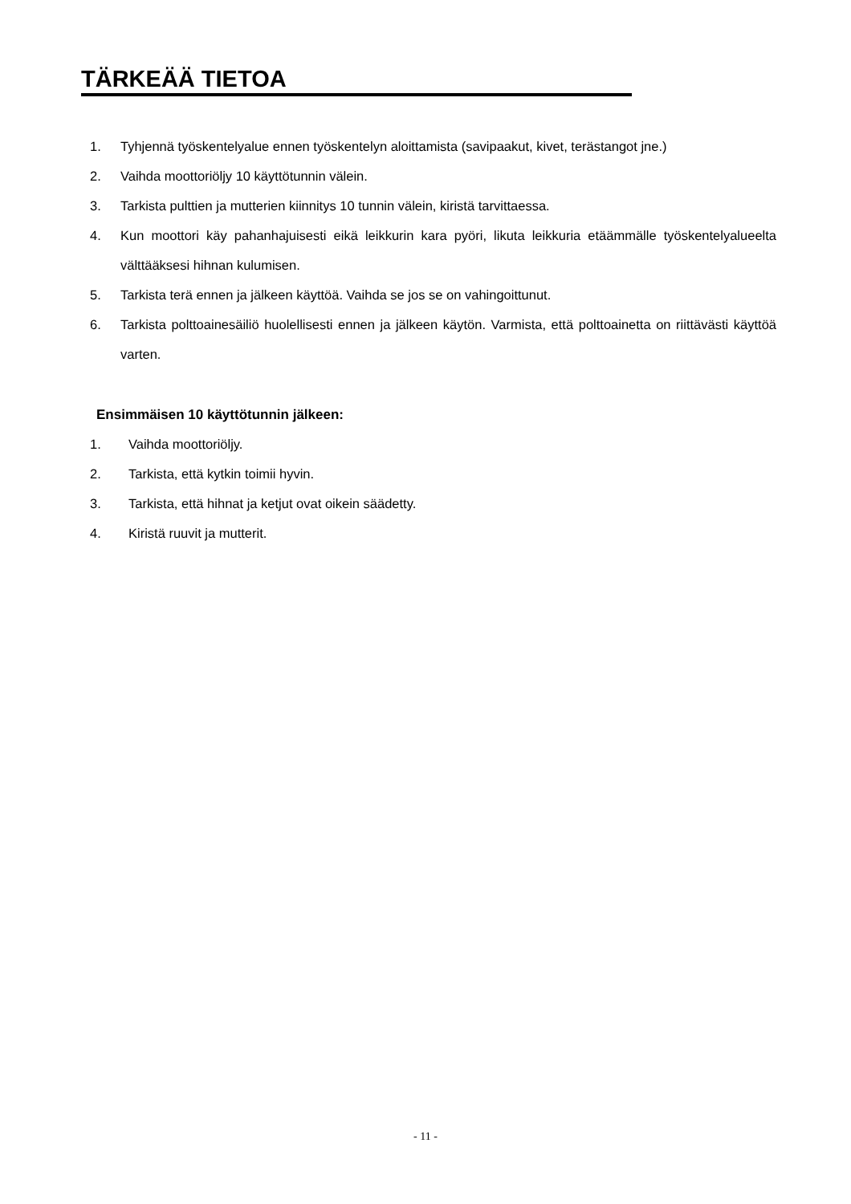TÄRKEÄÄ TIETOA
1. Tyhjennä työskentelyalue ennen työskentelyn aloittamista (savipaakut, kivet, terästangot jne.)
2. Vaihda moottoriöljy 10 käyttötunnin välein.
3. Tarkista pulttien ja mutterien kiinnitys 10 tunnin välein, kiristä tarvittaessa.
4. Kun moottori käy pahanhajuisesti eikä leikkurin kara pyöri, likuta leikkuria etäämmälle työskentelyalueelta välttääksesi hihnan kulumisen.
5. Tarkista terä ennen ja jälkeen käyttöä. Vaihda se jos se on vahingoittunut.
6. Tarkista polttoainesäiliö huolellisesti ennen ja jälkeen käytön. Varmista, että polttoainetta on riittävästi käyttöä varten.
Ensimmäisen 10 käyttötunnin jälkeen:
1. Vaihda moottoriöljy.
2. Tarkista, että kytkin toimii hyvin.
3. Tarkista, että hihnat ja ketjut ovat oikein säädetty.
4. Kiristä ruuvit ja mutterit.
- 11 -